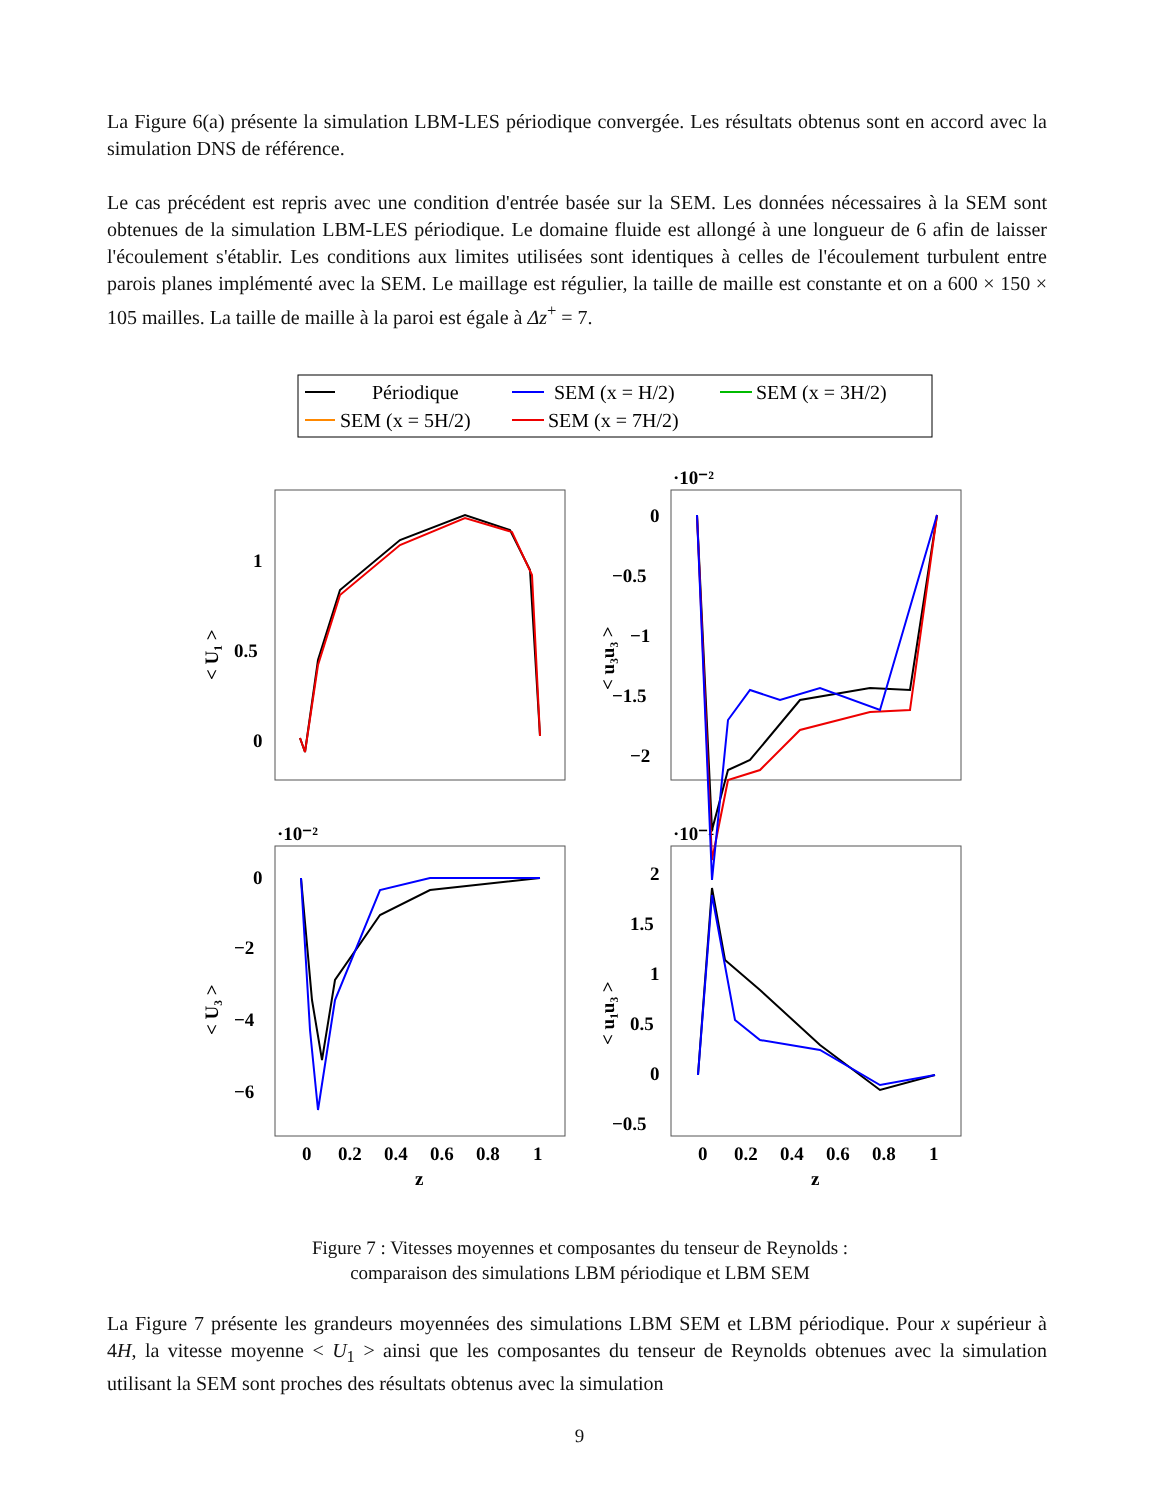La Figure 6(a) présente la simulation LBM-LES périodique convergée. Les résultats obtenus sont en accord avec la simulation DNS de référence.
Le cas précédent est repris avec une condition d'entrée basée sur la SEM. Les données nécessaires à la SEM sont obtenues de la simulation LBM-LES périodique. Le domaine fluide est allongé à une longueur de 6 afin de laisser l'écoulement s'établir. Les conditions aux limites utilisées sont identiques à celles de l'écoulement turbulent entre parois planes implémenté avec la SEM. Le maillage est régulier, la taille de maille est constante et on a 600 × 150 × 105 mailles. La taille de maille à la paroi est égale à Δz<sup>+</sup> = 7.
Périodique
SEM (x = H/2)
SEM (x = 3H/2)
SEM (x = 5H/2)
SEM (x = 7H/2)
1
0.5
0
0
−0.5
−1
−1.5
−2
·10⁻²
·10⁻²
·10⁻²
0
−2
−4
−6
2
1.5
1
0.5
0
−0.5
0
0.2
0.4
0.6
0.8
1
z
0
0.2
0.4
0.6
0.8
1
z
< U₁ >
< u₃u₃ >
< U₃ >
< u₁u₃ >
Figure 7 : Vitesses moyennes et composantes du tenseur de Reynolds :
comparaison des simulations LBM périodique et LBM SEM
La Figure 7 présente les grandeurs moyennées des simulations LBM SEM et LBM périodique. Pour x supérieur à 4H, la vitesse moyenne < U<sub>1</sub> > ainsi que les composantes du tenseur de Reynolds obtenues avec la simulation utilisant la SEM sont proches des résultats obtenus avec la simulation
9